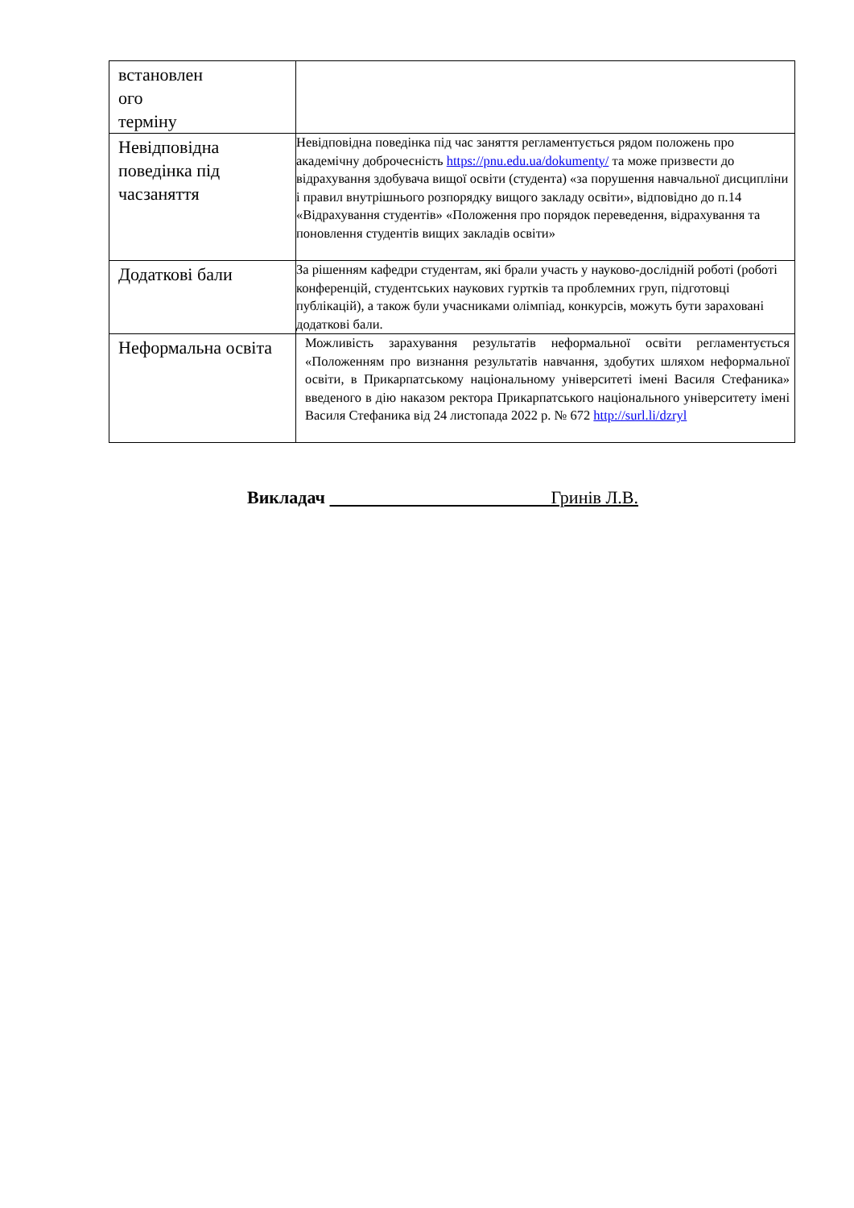| встановлен ого терміну | |
| Невідповідна поведінка під часзаняття | Невідповідна поведінка під час заняття регламентується рядом положень про академічну доброчесність https://pnu.edu.ua/dokumenty/ та може призвести до відрахування здобувача вищої освіти (студента) «за порушення навчальної дисципліни і правил внутрішнього розпорядку вищого закладу освіти», відповідно до п.14 «Відрахування студентів» «Положення про порядок переведення, відрахування та поновлення студентів вищих закладів освіти» |
| Додаткові бали | За рішенням кафедри студентам, які брали участь у науково-дослідній роботі (роботі конференцій, студентських наукових гуртків та проблемних груп, підготовці публікацій), а також були учасниками олімпіад, конкурсів, можуть бути зараховані додаткові бали. |
| Неформальна освіта | Можливість зарахування результатів неформальної освіти регламентується «Положенням про визнання результатів навчання, здобутих шляхом неформальної освіти, в Прикарпатському національному університеті імені Василя Стефаника» введеного в дію наказом ректора Прикарпатського національного університету імені Василя Стефаника від 24 листопада 2022 р. № 672 http://surl.li/dzryl |
Викладач Гринів Л.В.